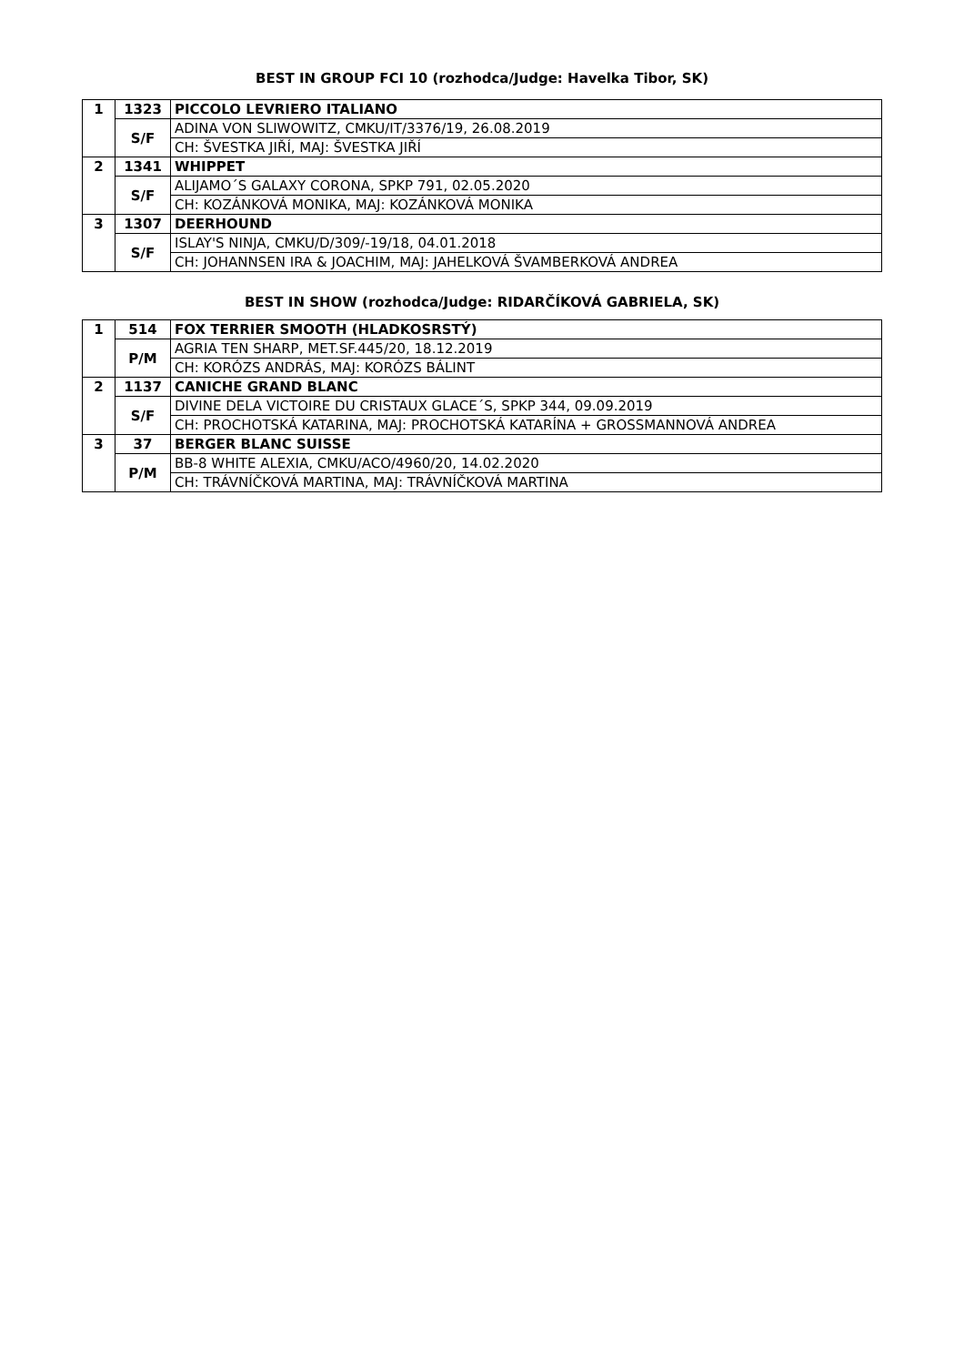BEST IN GROUP FCI 10 (rozhodca/Judge: Havelka Tibor, SK)
| 1 | 1323 | PICCOLO LEVRIERO ITALIANO |
| | S/F | ADINA VON SLIWOWITZ, CMKU/IT/3376/19, 26.08.2019 |
| | | CH: ŠVESTKA JIŘÍ, MAJ: ŠVESTKA JIŘÍ |
| 2 | 1341 | WHIPPET |
| | S/F | ALIJAMO´S GALAXY CORONA, SPKP 791, 02.05.2020 |
| | | CH: KOZÁNKOVÁ MONIKA, MAJ: KOZÁNKOVÁ MONIKA |
| 3 | 1307 | DEERHOUND |
| | S/F | ISLAY'S NINJA, CMKU/D/309/-19/18, 04.01.2018 |
| | | CH: JOHANNSEN IRA & JOACHIM, MAJ: JAHELKOVÁ ŠVAMBERKOVÁ ANDREA |
BEST IN SHOW (rozhodca/Judge: RIDARČÍKOVÁ GABRIELA, SK)
| 1 | 514 | FOX TERRIER SMOOTH (HLADKOSRSTÝ) |
| | P/M | AGRIA TEN SHARP, MET.SF.445/20, 18.12.2019 |
| | | CH: KORÓZS ANDRÁS, MAJ: KORÓZS BÁLINT |
| 2 | 1137 | CANICHE GRAND BLANC |
| | S/F | DIVINE DELA VICTOIRE DU CRISTAUX GLACE´S, SPKP 344, 09.09.2019 |
| | | CH: PROCHOTSKÁ KATARINA, MAJ: PROCHOTSKÁ KATARÍNA + GROSSMANNOVÁ ANDREA |
| 3 | 37 | BERGER BLANC SUISSE |
| | P/M | BB-8 WHITE ALEXIA, CMKU/ACO/4960/20, 14.02.2020 |
| | | CH: TRÁVNÍČKOVÁ MARTINA, MAJ: TRÁVNÍČKOVÁ MARTINA |